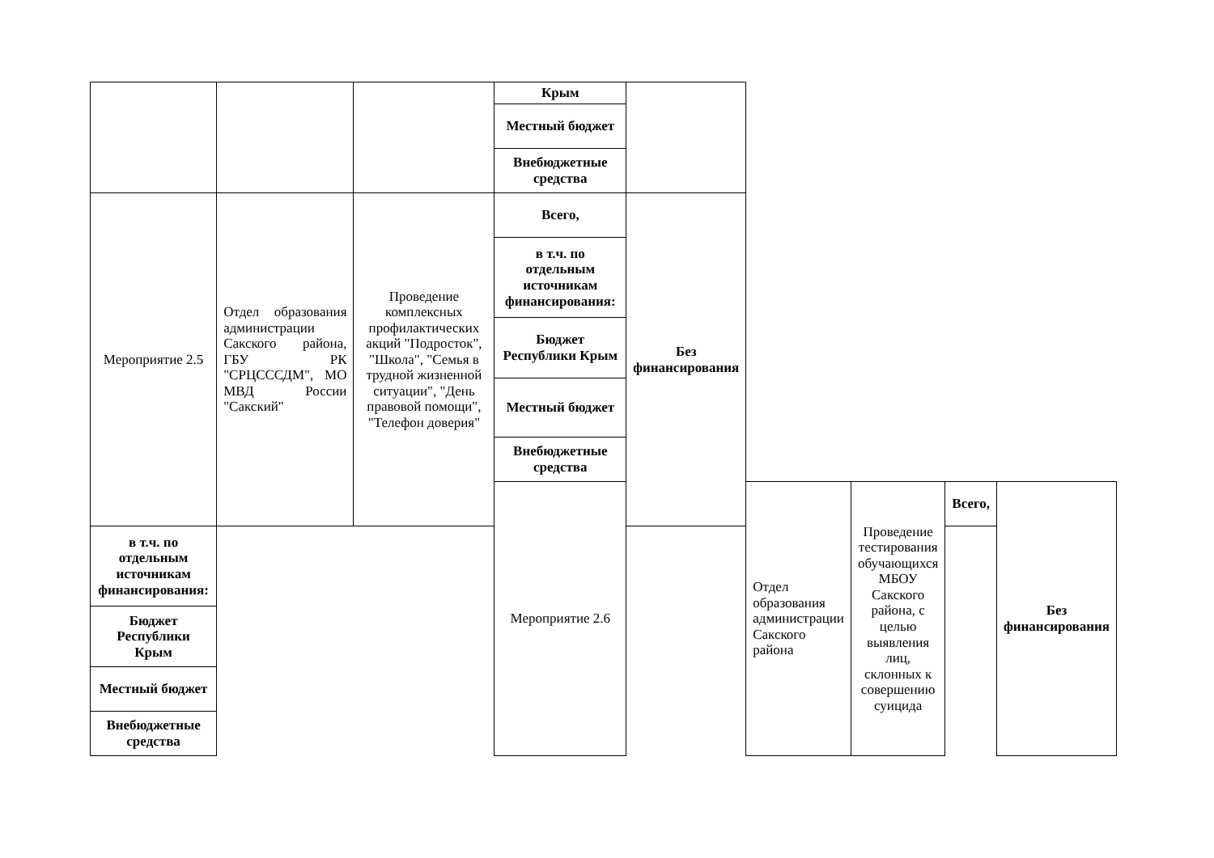| | | | Крым | | | | | |
| | | | Местный бюджет | | | | | |
| | | | Внебюджетные средства | | | | | |
| Мероприятие 2.5 | Отдел образования администрации Сакского района, ГБУ РК "СРЦСССДМ", МО МВД России "Сакский" | Проведение комплексных профилактических акций "Подросток", "Школа", "Семья в трудной жизненной ситуации", "День правовой помощи", "Телефон доверия" | Всего, | Без финансирования | | | | |
| | | | в т.ч. по отдельным источникам финансирования: | | | | | |
| | | | Бюджет Республики Крым | | | | | |
| | | | Местный бюджет | | | | | |
| | | | Внебюджетные средства | | | | | |
| | | | Мероприятие 2.6 | | Отдел образования администрации Сакского района | Проведение тестирования обучающихся МБОУ Сакского района, с целью выявления лиц, склонных к совершению суицида | Всего, | Без финансирования |
| в т.ч. по отдельным источникам финансирования: | | | | | | | | |
| Бюджет Республики Крым | | | | | | | | |
| Местный бюджет | | | | | | | | |
| Внебюджетные средства | | | | | | | | |